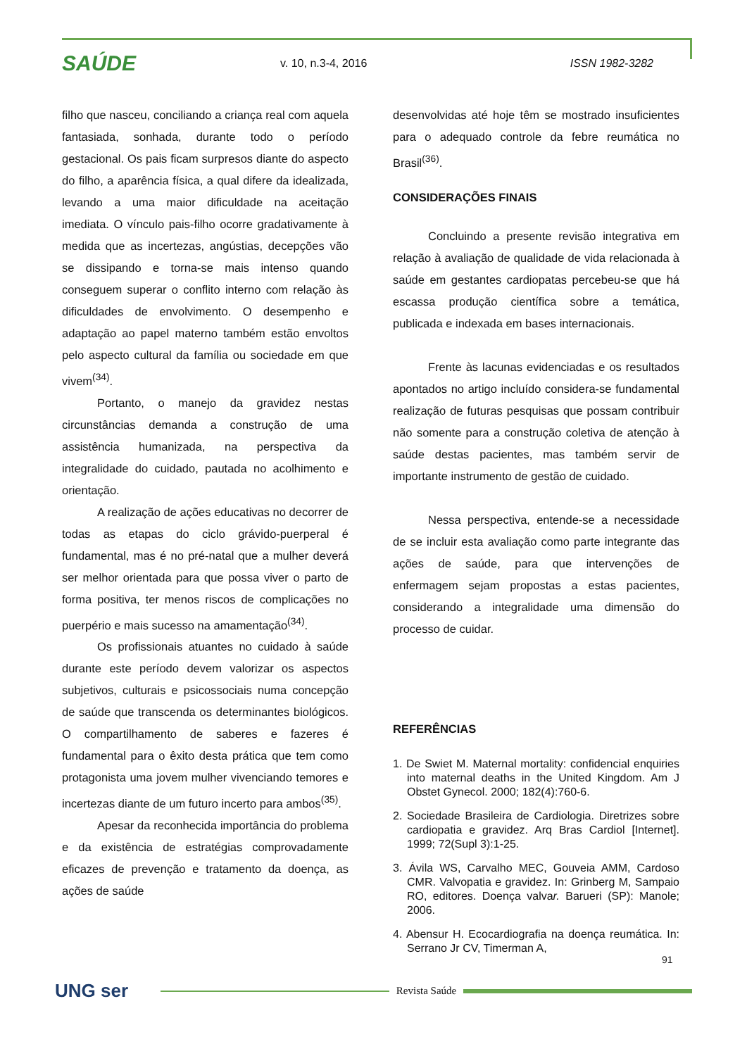SAÚDE
v. 10, n.3-4, 2016 ISSN 1982-3282
filho que nasceu, conciliando a criança real com aquela fantasiada, sonhada, durante todo o período gestacional. Os pais ficam surpresos diante do aspecto do filho, a aparência física, a qual difere da idealizada, levando a uma maior dificuldade na aceitação imediata. O vínculo pais-filho ocorre gradativamente à medida que as incertezas, angústias, decepções vão se dissipando e torna-se mais intenso quando conseguem superar o conflito interno com relação às dificuldades de envolvimento. O desempenho e adaptação ao papel materno também estão envoltos pelo aspecto cultural da família ou sociedade em que vivem<sup>(34)</sup>.
Portanto, o manejo da gravidez nestas circunstâncias demanda a construção de uma assistência humanizada, na perspectiva da integralidade do cuidado, pautada no acolhimento e orientação.
A realização de ações educativas no decorrer de todas as etapas do ciclo grávido-puerperal é fundamental, mas é no pré-natal que a mulher deverá ser melhor orientada para que possa viver o parto de forma positiva, ter menos riscos de complicações no puerpério e mais sucesso na amamentação<sup>(34)</sup>.
Os profissionais atuantes no cuidado à saúde durante este período devem valorizar os aspectos subjetivos, culturais e psicossociais numa concepção de saúde que transcenda os determinantes biológicos. O compartilhamento de saberes e fazeres é fundamental para o êxito desta prática que tem como protagonista uma jovem mulher vivenciando temores e incertezas diante de um futuro incerto para ambos<sup>(35)</sup>.
Apesar da reconhecida importância do problema e da existência de estratégias comprovadamente eficazes de prevenção e tratamento da doença, as ações de saúde
desenvolvidas até hoje têm se mostrado insuficientes para o adequado controle da febre reumática no Brasil<sup>(36)</sup>.
CONSIDERAÇÕES FINAIS
Concluindo a presente revisão integrativa em relação à avaliação de qualidade de vida relacionada à saúde em gestantes cardiopatas percebeu-se que há escassa produção científica sobre a temática, publicada e indexada em bases internacionais.
Frente às lacunas evidenciadas e os resultados apontados no artigo incluído considera-se fundamental realização de futuras pesquisas que possam contribuir não somente para a construção coletiva de atenção à saúde destas pacientes, mas também servir de importante instrumento de gestão de cuidado.
Nessa perspectiva, entende-se a necessidade de se incluir esta avaliação como parte integrante das ações de saúde, para que intervenções de enfermagem sejam propostas a estas pacientes, considerando a integralidade uma dimensão do processo de cuidar.
REFERÊNCIAS
1. De Swiet M. Maternal mortality: confidencial enquiries into maternal deaths in the United Kingdom. Am J Obstet Gynecol. 2000; 182(4):760-6.
2. Sociedade Brasileira de Cardiologia. Diretrizes sobre cardiopatia e gravidez. Arq Bras Cardiol [Internet]. 1999; 72(Supl 3):1-25.
3. Ávila WS, Carvalho MEC, Gouveia AMM, Cardoso CMR. Valvopatia e gravidez. In: Grinberg M, Sampaio RO, editores. Doença valvar. Barueri (SP): Manole; 2006.
4. Abensur H. Ecocardiografia na doença reumática. In: Serrano Jr CV, Timerman A,
91
UNG ser
Revista Saúde